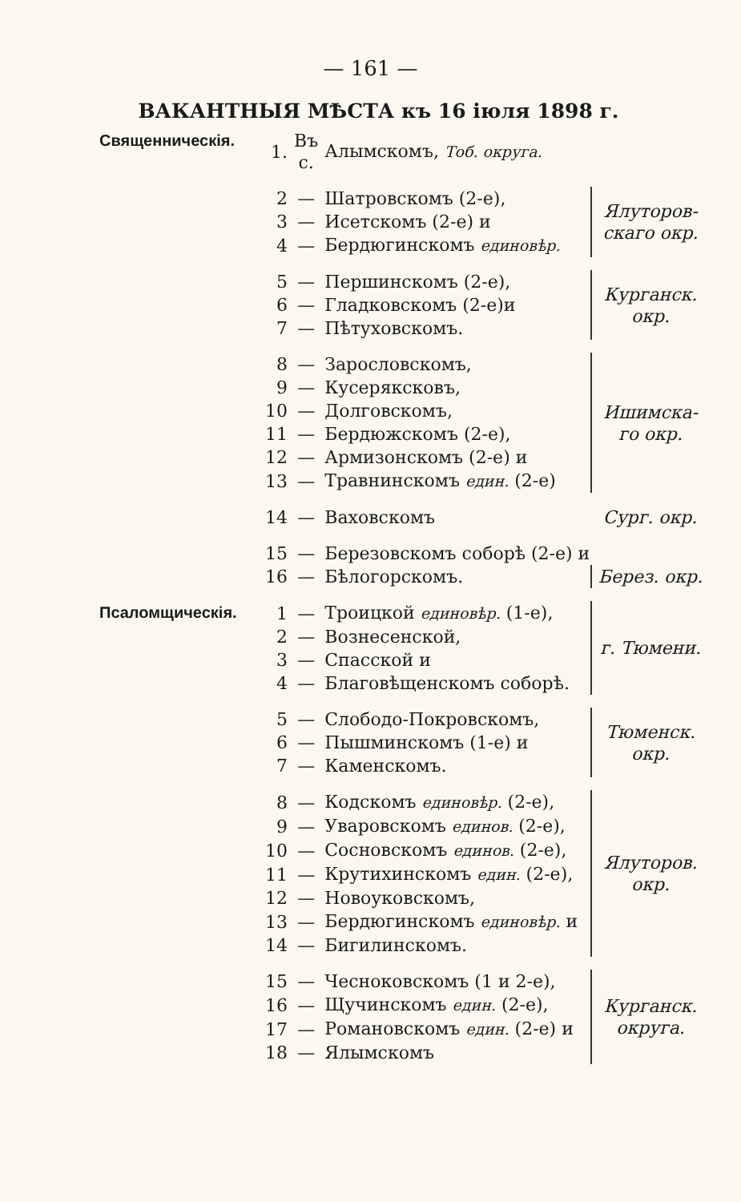— 161 —
ВАКАНТНЫЯ МѢСТА къ 16 іюля 1898 г.
| Священническія. | 1. | Въ с. | Алымскомъ, Тоб. округа. | |
| | 2 | — | Шатровскомъ (2-е), | Ялуторов-скаго окр. |
| | 3 | — | Исетскомъ (2-е) и | |
| | 4 | — | Бердюгинскомъ единовѣр. | |
| | 5 | — | Першинскомъ (2-е), | Курганск. окр. |
| | 6 | — | Гладковскомъ (2-е)и | |
| | 7 | — | Пѣтуховскомъ. | |
| | 8 | — | Зарословскомъ, | Ишимска-го окр. |
| | 9 | — | Кусеряксковъ, | |
| | 10 | — | Долговскомъ, | |
| | 11 | — | Бердюжскомъ (2-е), | |
| | 12 | — | Армизонскомъ (2-е) и | |
| | 13 | — | Травнинскомъ един. (2-е) | |
| | 14 | — | Ваховскомъ | Сург. окр. |
| | 15 | — | Березовскомъ соборѣ (2-е) и | |
| | 16 | — | Бѣлогорскомъ. | Берез. окр. |
| Псаломщическія. | 1 | — | Троицкой единовѣр. (1-е), | г. Тюмени. |
| | 2 | — | Вознесенской, | |
| | 3 | — | Спасской и | |
| | 4 | — | Благовѣщенскомъ соборѣ. | |
| | 5 | — | Слободо-Покровскомъ, | Тюменск. окр. |
| | 6 | — | Пышминскомъ (1-е) и | |
| | 7 | — | Каменскомъ. | |
| | 8 | — | Кодскомъ единовѣр. (2-е), | Ялуторов. окр. |
| | 9 | — | Уваровскомъ единов. (2-е), | |
| | 10 | — | Сосновскомъ единов. (2-е), | |
| | 11 | — | Крутихинскомъ един. (2-е), | |
| | 12 | — | Новоуковскомъ, | |
| | 13 | — | Бердюгинскомъ единовѣр. и | |
| | 14 | — | Бигилинскомъ. | |
| | 15 | — | Чесноковскомъ (1 и 2-е), | Курганск. округа. |
| | 16 | — | Щучинскомъ един. (2-е), | |
| | 17 | — | Романовскомъ един. (2-е) и | |
| | 18 | — | Ялымскомъ | |